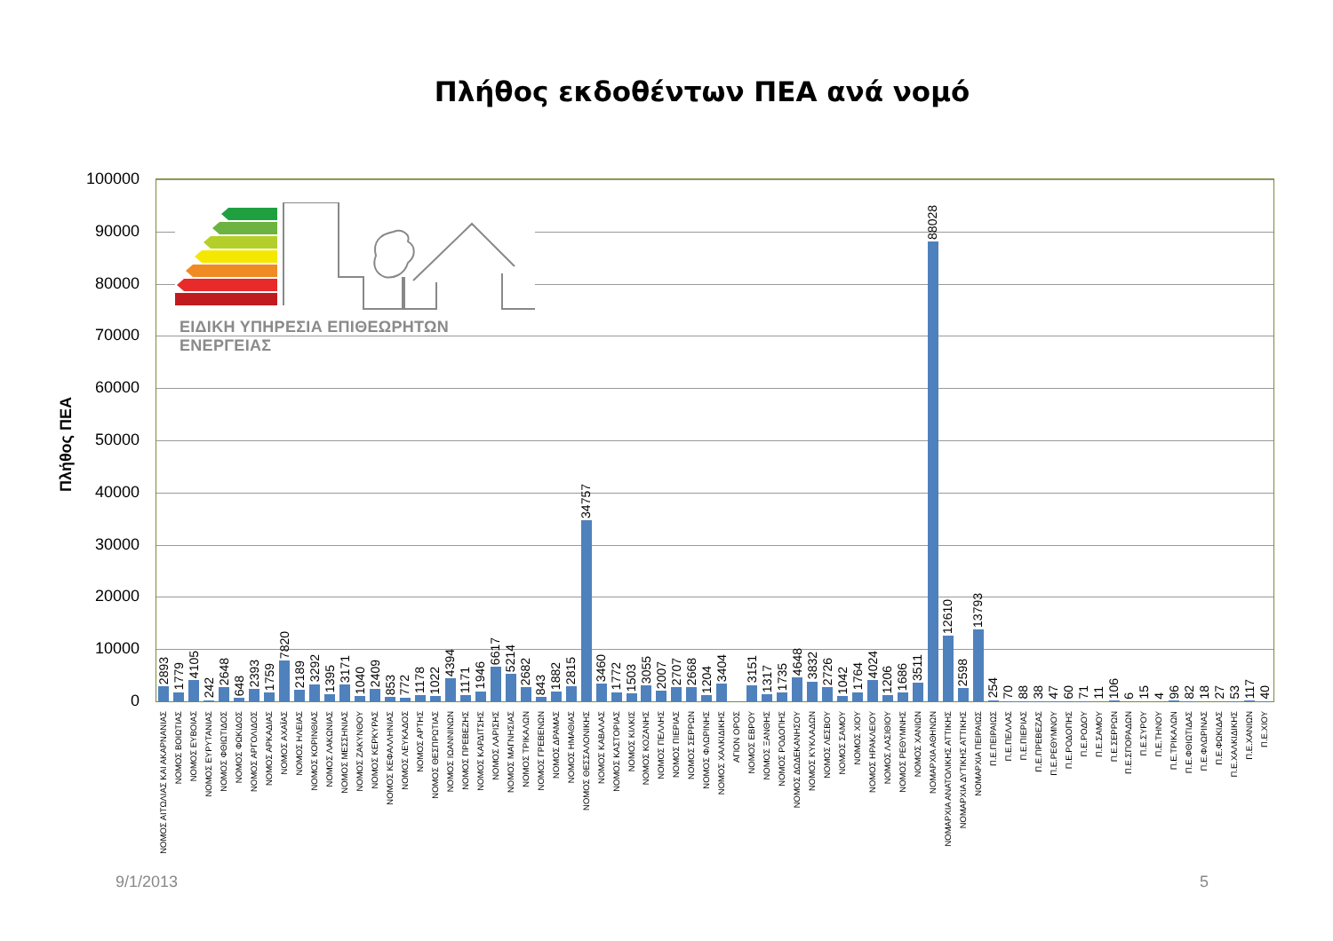Πλήθος εκδοθέντων ΠΕΑ ανά νομό
Πλήθος ΠΕΑ
100000
90000
80000
70000
60000
50000
40000
30000
20000
10000
0
ΕΙΔΙΚΗ ΥΠΗΡΕΣΙΑ ΕΠΙΘΕΩΡΗΤΩΝ ΕΝΕΡΓΕΙΑΣ
2893
1779
4105
242
2648
648
2393
1759
7820
2189
3292
1395
3171
1040
2409
853
772
1178
1022
4394
1171
1946
6617
5214
2682
843
1882
2815
34757
3460
1772
1503
3055
2007
2707
2668
1204
3404
3151
1317
1735
4648
3832
2726
1042
1764
4024
1206
1686
3511
88028
12610
2598
13793
254
70
88
38
47
60
71
11
106
6
15
4
96
82
18
27
53
117
40
ΝΟΜΟΣ ΑΙΤΩΛΙΑΣ ΚΑΙ ΑΚΑΡΝΑΝΙΑΣ
ΝΟΜΟΣ ΒΟΙΩΤΙΑΣ
ΝΟΜΟΣ ΕΥΒΟΙΑΣ
ΝΟΜΟΣ ΕΥΡΥΤΑΝΙΑΣ
ΝΟΜΟΣ ΦΘΙΩΤΙΔΟΣ
ΝΟΜΟΣ ΦΩΚΙΔΟΣ
ΝΟΜΟΣ ΑΡΓΟΛΙΔΟΣ
ΝΟΜΟΣ ΑΡΚΑΔΙΑΣ
ΝΟΜΟΣ ΑΧΑΪΑΣ
ΝΟΜΟΣ ΗΛΕΙΑΣ
ΝΟΜΟΣ ΚΟΡΙΝΘΙΑΣ
ΝΟΜΟΣ ΛΑΚΩΝΙΑΣ
ΝΟΜΟΣ ΜΕΣΣΗΝΙΑΣ
ΝΟΜΟΣ ΖΑΚΥΝΘΟΥ
ΝΟΜΟΣ ΚΕΡΚΥΡΑΣ
ΝΟΜΟΣ ΚΕΦΑΛΛΗΝΙΑΣ
ΝΟΜΟΣ ΛΕΥΚΑΔΟΣ
ΝΟΜΟΣ ΑΡΤΗΣ
ΝΟΜΟΣ ΘΕΣΠΡΩΤΙΑΣ
ΝΟΜΟΣ ΙΩΑΝΝΙΝΩΝ
ΝΟΜΟΣ ΠΡΕΒΕΖΗΣ
ΝΟΜΟΣ ΚΑΡΔΙΤΣΗΣ
ΝΟΜΟΣ ΛΑΡΙΣΗΣ
ΝΟΜΟΣ ΜΑΓΝΗΣΙΑΣ
ΝΟΜΟΣ ΤΡΙΚΑΛΩΝ
ΝΟΜΟΣ ΓΡΕΒΕΝΩΝ
ΝΟΜΟΣ ΔΡΑΜΑΣ
ΝΟΜΟΣ ΗΜΑΘΙΑΣ
ΝΟΜΟΣ ΘΕΣΣΑΛΟΝΙΚΗΣ
ΝΟΜΟΣ ΚΑΒΑΛΑΣ
ΝΟΜΟΣ ΚΑΣΤΟΡΙΑΣ
ΝΟΜΟΣ ΚΙΛΚΙΣ
ΝΟΜΟΣ ΚΟΖΑΝΗΣ
ΝΟΜΟΣ ΠΕΛΛΗΣ
ΝΟΜΟΣ ΠΙΕΡΙΑΣ
ΝΟΜΟΣ ΣΕΡΡΩΝ
ΝΟΜΟΣ ΦΛΩΡΙΝΗΣ
ΝΟΜΟΣ ΧΑΛΚΙΔΙΚΗΣ
ΑΓΙΟΝ ΟΡΟΣ
ΝΟΜΟΣ ΕΒΡΟΥ
ΝΟΜΟΣ ΞΑΝΘΗΣ
ΝΟΜΟΣ ΡΟΔΟΠΗΣ
ΝΟΜΟΣ ΔΩΔΕΚΑΝΗΣΟΥ
ΝΟΜΟΣ ΚΥΚΛΑΔΩΝ
ΝΟΜΟΣ ΛΕΣΒΟΥ
ΝΟΜΟΣ ΣΑΜΟΥ
ΝΟΜΟΣ ΧΙΟΥ
ΝΟΜΟΣ ΗΡΑΚΛΕΙΟΥ
ΝΟΜΟΣ ΛΑΣΙΘΙΟΥ
ΝΟΜΟΣ ΡΕΘΥΜΝΗΣ
ΝΟΜΟΣ ΧΑΝΙΩΝ
ΝΟΜΑΡΧΙΑ ΑΘΗΝΩΝ
ΝΟΜΑΡΧΙΑ ΑΝΑΤΟΛΙΚΗΣ ΑΤΤΙΚΗΣ
ΝΟΜΑΡΧΙΑ ΔΥΤΙΚΗΣ ΑΤΤΙΚΗΣ
ΝΟΜΑΡΧΙΑ ΠΕΙΡΑΙΩΣ
Π.Ε.ΠΕΙΡΑΙΩΣ
Π.Ε.ΠΕΛΛΑΣ
Π.Ε.ΠΙΕΡΙΑΣ
Π.Ε.ΠΡΕΒΕΖΑΣ
Π.Ε.ΡΕΘΥΜΝΟΥ
Π.Ε.ΡΟΔΟΠΗΣ
Π.Ε.ΡΟΔΟΥ
Π.Ε.ΣΑΜΟΥ
Π.Ε.ΣΕΡΡΩΝ
Π.Ε.ΣΠΟΡΑΔΩΝ
Π.Ε.ΣΥΡΟΥ
Π.Ε.ΤΗΝΟΥ
Π.Ε.ΤΡΙΚΑΛΩΝ
Π.Ε.ΦΘΙΩΤΙΔΑΣ
Π.Ε.ΦΛΩΡΙΝΑΣ
Π.Ε.ΦΩΚΙΔΑΣ
Π.Ε.ΧΑΛΚΙΔΙΚΗΣ
Π.Ε.ΧΑΝΙΩΝ
Π.Ε.ΧΙΟΥ
9/1/2013 5